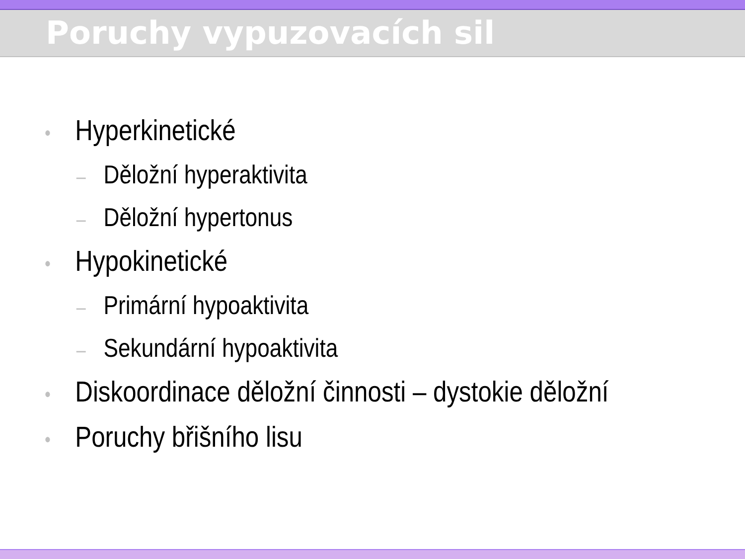Poruchy vypuzovacích sil
• Hyperkinetické
– Děložní hyperaktivita
– Děložní hypertonus
• Hypokinetické
– Primární hypoaktivita
– Sekundární hypoaktivita
• Diskoordinace děložní činnosti – dystokie děložní
• Poruchy břišního lisu